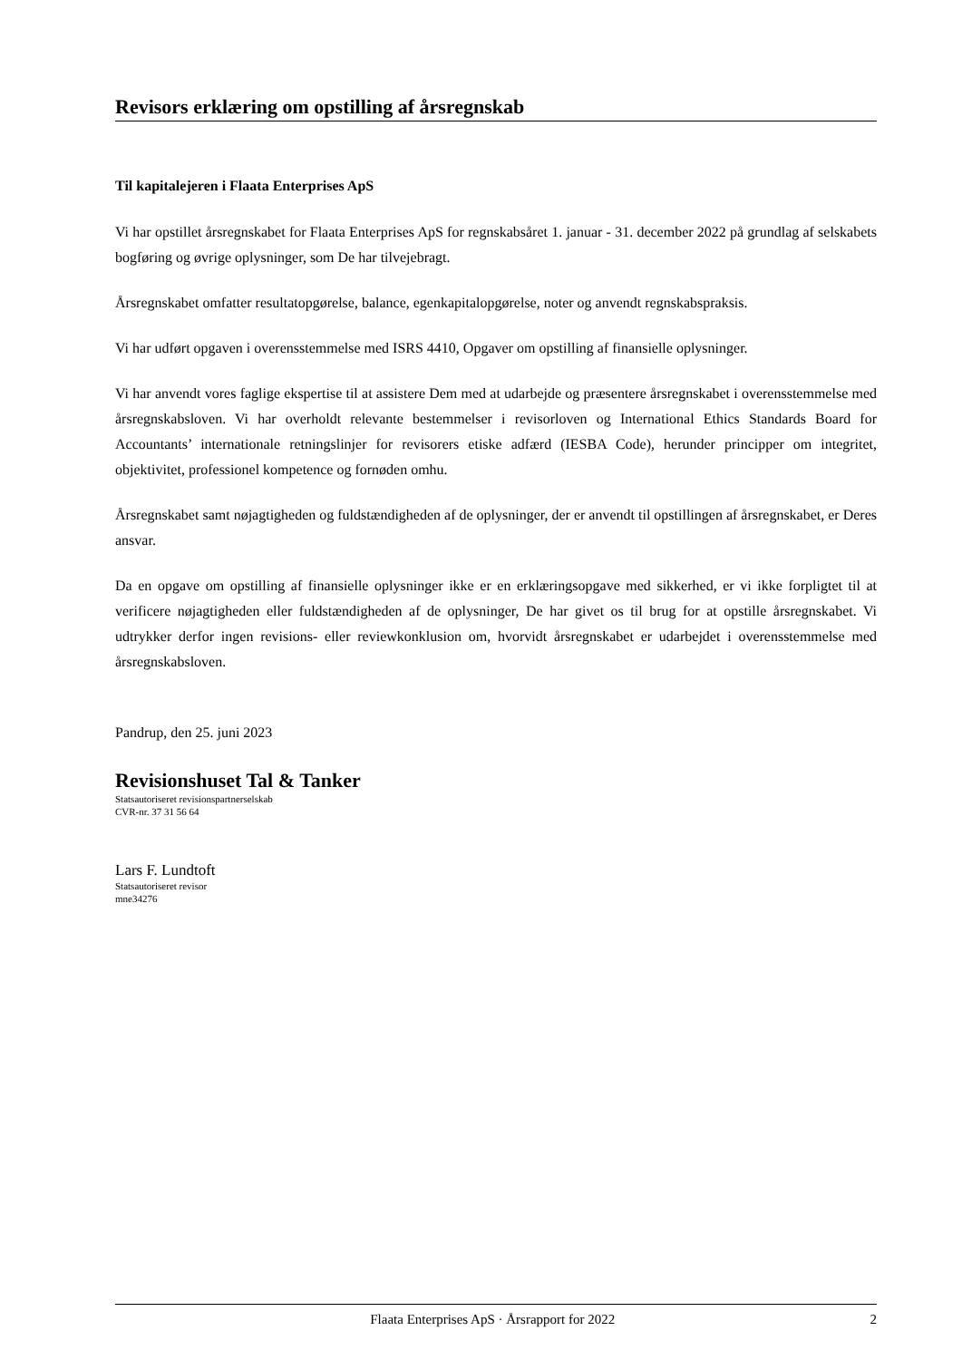Revisors erklæring om opstilling af årsregnskab
Til kapitalejeren i Flaata Enterprises ApS
Vi har opstillet årsregnskabet for Flaata Enterprises ApS for regnskabsåret 1. januar - 31. december 2022 på grundlag af selskabets bogføring og øvrige oplysninger, som De har tilvejebragt.
Årsregnskabet omfatter resultatopgørelse, balance, egenkapitalopgørelse, noter og anvendt regnskabspraksis.
Vi har udført opgaven i overensstemmelse med ISRS 4410, Opgaver om opstilling af finansielle oplysninger.
Vi har anvendt vores faglige ekspertise til at assistere Dem med at udarbejde og præsentere årsregnskabet i overensstemmelse med årsregnskabsloven. Vi har overholdt relevante bestemmelser i revisorloven og International Ethics Standards Board for Accountants’ internationale retningslinjer for revisorers etiske adfærd (IESBA Code), herunder principper om integritet, objektivitet, professionel kompetence og fornøden omhu.
Årsregnskabet samt nøjagtigheden og fuldstændigheden af de oplysninger, der er anvendt til opstillingen af årsregnskabet, er Deres ansvar.
Da en opgave om opstilling af finansielle oplysninger ikke er en erklæringsopgave med sikkerhed, er vi ikke forpligtet til at verificere nøjagtigheden eller fuldstændigheden af de oplysninger, De har givet os til brug for at opstille årsregnskabet. Vi udtrykker derfor ingen revisions- eller reviewkonklusion om, hvorvidt årsregnskabet er udarbejdet i overensstemmelse med årsregnskabsloven.
Pandrup, den 25. juni 2023
Revisionshuset Tal & Tanker
Statsautoriseret revisionspartnerselskab
CVR-nr. 37 31 56 64
Lars F. Lundtoft
Statsautoriseret revisor
mne34276
Flaata Enterprises ApS · Årsrapport for 2022 2